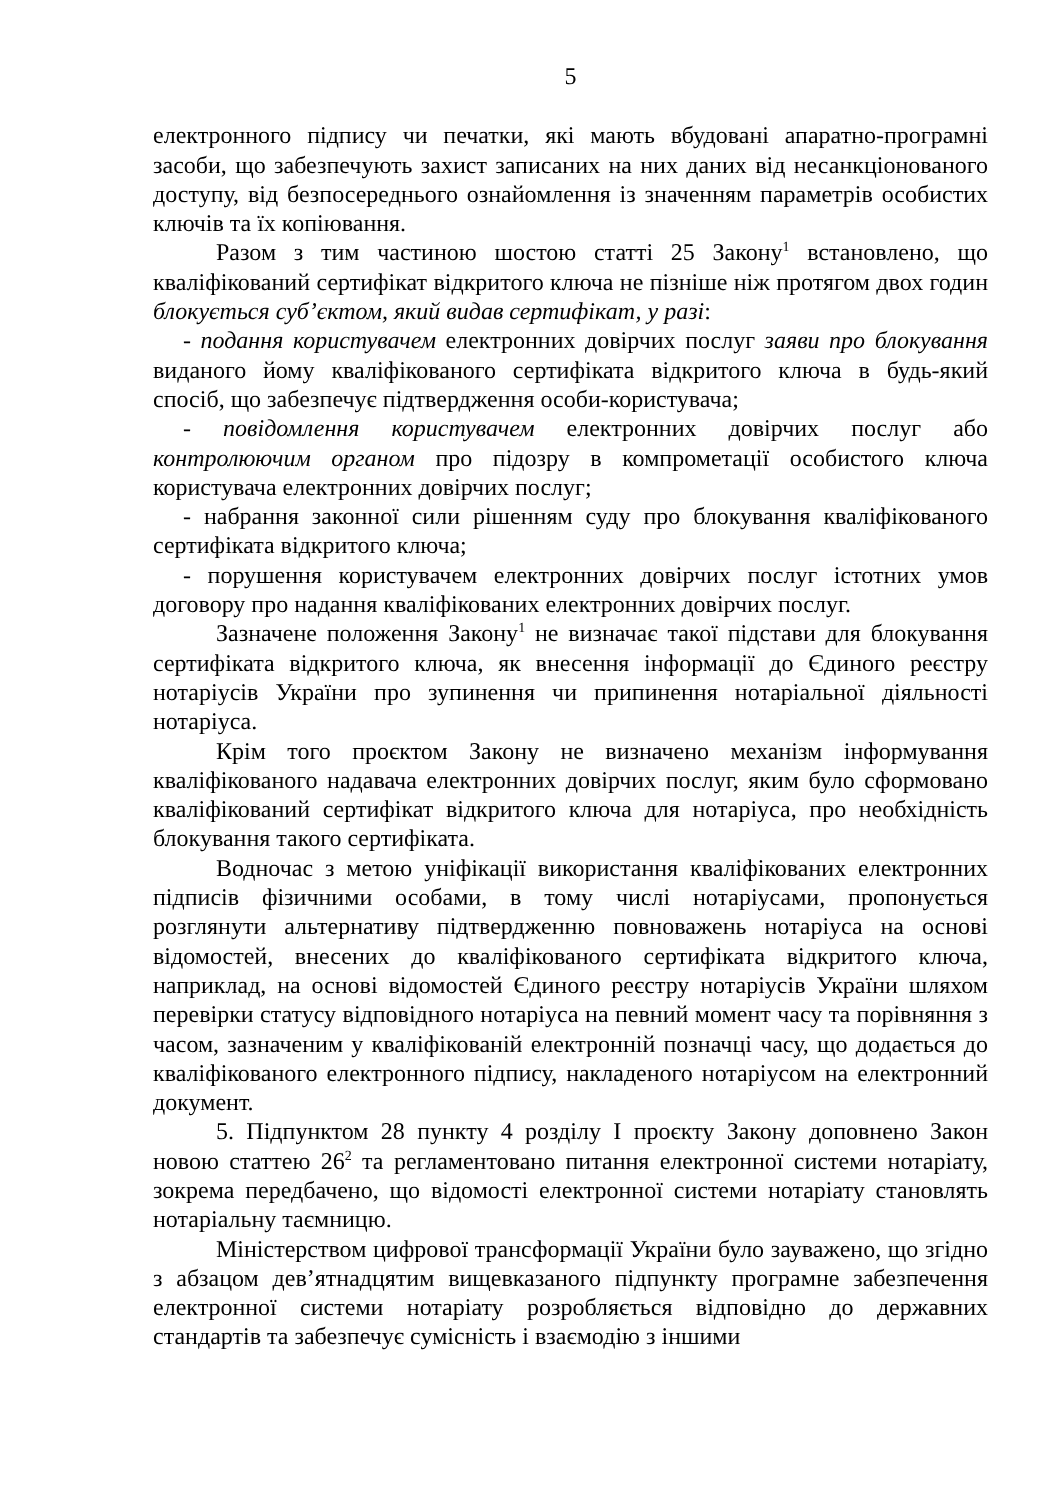5
електронного підпису чи печатки, які мають вбудовані апаратно-програмні засоби, що забезпечують захист записаних на них даних від несанкціонованого доступу, від безпосереднього ознайомлення із значенням параметрів особистих ключів та їх копіювання.
Разом з тим частиною шостою статті 25 Закону<sup>1</sup> встановлено, що кваліфікований сертифікат відкритого ключа не пізніше ніж протягом двох годин блокується суб’єктом, який видав сертифікат, у разі:
- подання користувачем електронних довірчих послуг заяви про блокування виданого йому кваліфікованого сертифіката відкритого ключа в будь-який спосіб, що забезпечує підтвердження особи-користувача;
- повідомлення користувачем електронних довірчих послуг або контролюючим органом про підозру в компрометації особистого ключа користувача електронних довірчих послуг;
- набрання законної сили рішенням суду про блокування кваліфікованого сертифіката відкритого ключа;
- порушення користувачем електронних довірчих послуг істотних умов договору про надання кваліфікованих електронних довірчих послуг.
Зазначене положення Закону<sup>1</sup> не визначає такої підстави для блокування сертифіката відкритого ключа, як внесення інформації до Єдиного реєстру нотаріусів України про зупинення чи припинення нотаріальної діяльності нотаріуса.
Крім того проєктом Закону не визначено механізм інформування кваліфікованого надавача електронних довірчих послуг, яким було сформовано кваліфікований сертифікат відкритого ключа для нотаріуса, про необхідність блокування такого сертифіката.
Водночас з метою уніфікації використання кваліфікованих електронних підписів фізичними особами, в тому числі нотаріусами, пропонується розглянути альтернативу підтвердженню повноважень нотаріуса на основі відомостей, внесених до кваліфікованого сертифіката відкритого ключа, наприклад, на основі відомостей Єдиного реєстру нотаріусів України шляхом перевірки статусу відповідного нотаріуса на певний момент часу та порівняння з часом, зазначеним у кваліфікованій електронній позначці часу, що додається до кваліфікованого електронного підпису, накладеного нотаріусом на електронний документ.
5. Підпунктом 28 пункту 4 розділу І проєкту Закону доповнено Закон новою статтею 26<sup>2</sup> та регламентовано питання електронної системи нотаріату, зокрема передбачено, що відомості електронної системи нотаріату становлять нотаріальну таємницю.
Міністерством цифрової трансформації України було зауважено, що згідно з абзацом дев’ятнадцятим вищевказаного підпункту програмне забезпечення електронної системи нотаріату розробляється відповідно до державних стандартів та забезпечує сумісність і взаємодію з іншими